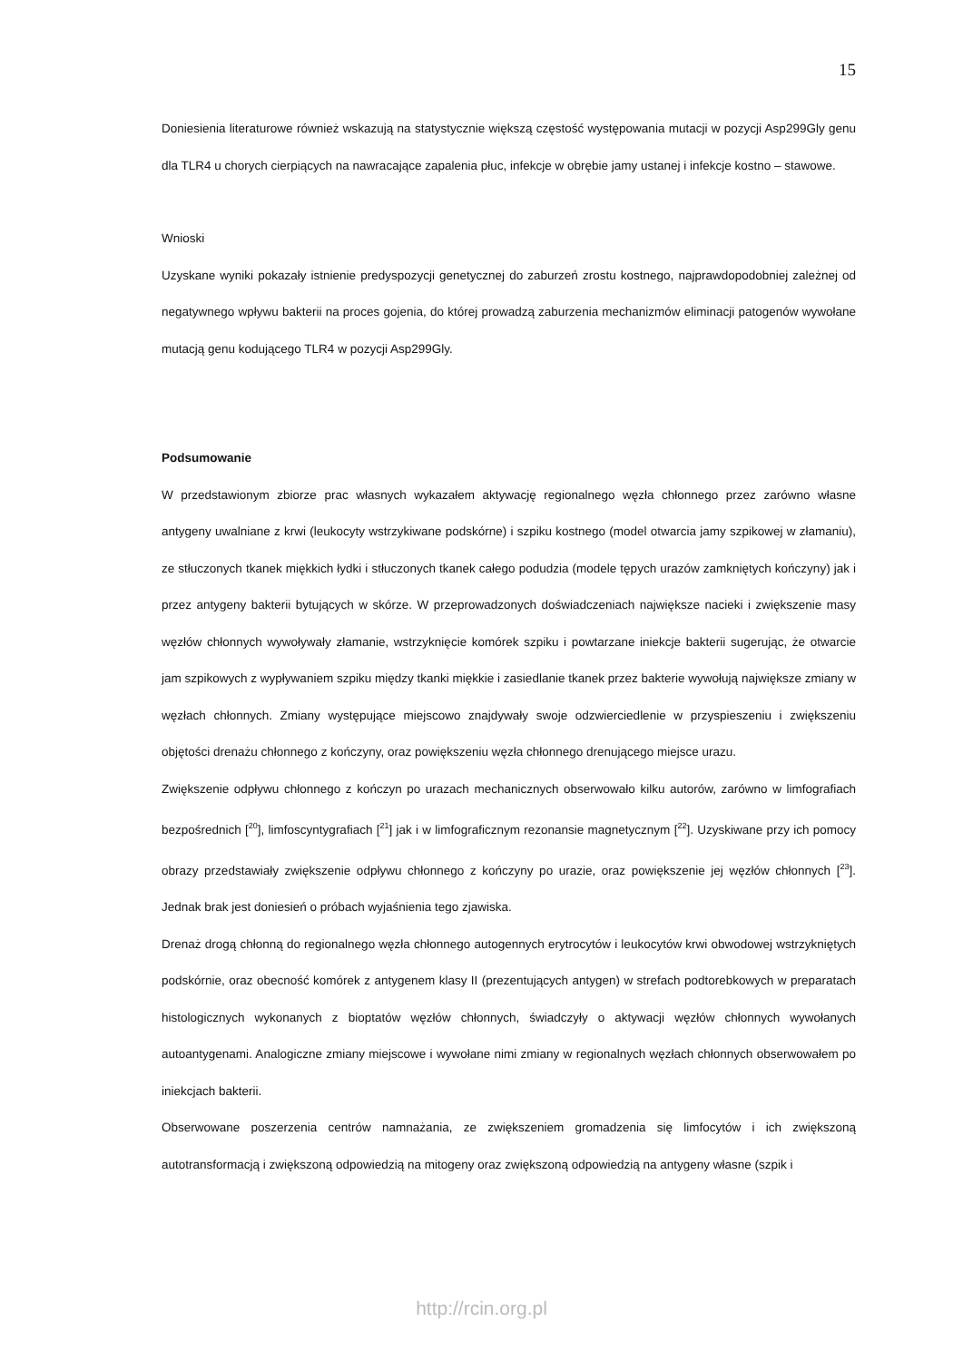15
Doniesienia literaturowe również wskazują na statystycznie większą częstość występowania mutacji w pozycji Asp299Gly genu dla TLR4 u chorych cierpiących na nawracające zapalenia płuc, infekcje w obrębie jamy ustanej i infekcje kostno – stawowe.
Wnioski
Uzyskane wyniki pokazały istnienie predyspozycji genetycznej do zaburzeń zrostu kostnego, najprawdopodobniej zależnej od negatywnego wpływu bakterii na proces gojenia, do której prowadzą zaburzenia mechanizmów eliminacji patogenów wywołane mutacją genu kodującego TLR4 w pozycji Asp299Gly.
Podsumowanie
W przedstawionym zbiorze prac własnych wykazałem aktywację regionalnego węzła chłonnego przez zarówno własne antygeny uwalniane z krwi (leukocyty wstrzykiwane podskórne) i szpiku kostnego (model otwarcia jamy szpikowej w złamaniu), ze stłuczonych tkanek miękkich łydki i stłuczonych tkanek całego podudzia (modele tępych urazów zamkniętych kończyny) jak i przez antygeny bakterii bytujących w skórze. W przeprowadzonych doświadczeniach największe nacieki i zwiększenie masy węzłów chłonnych wywoływały złamanie, wstrzyknięcie komórek szpiku i powtarzane iniekcje bakterii sugerując, że otwarcie jam szpikowych z wypływaniem szpiku między tkanki miękkie i zasiedlanie tkanek przez bakterie wywołują największe zmiany w węzłach chłonnych. Zmiany występujące miejscowo znajdywały swoje odzwierciedlenie w przyspieszeniu i zwiększeniu objętości drenażu chłonnego z kończyny, oraz powiększeniu węzła chłonnego drenującego miejsce urazu.
Zwiększenie odpływu chłonnego z kończyn po urazach mechanicznych obserwowało kilku autorów, zarówno w limfografiach bezpośrednich [<sup>20</sup>], limfoscyntygrafiach [<sup>21</sup>] jak i w limfograficznym rezonansie magnetycznym [<sup>22</sup>]. Uzyskiwane przy ich pomocy obrazy przedstawiały zwiększenie odpływu chłonnego z kończyny po urazie, oraz powiększenie jej węzłów chłonnych [<sup>23</sup>]. Jednak brak jest doniesień o próbach wyjaśnienia tego zjawiska.
Drenaż drogą chłonną do regionalnego węzła chłonnego autogennych erytrocytów i leukocytów krwi obwodowej wstrzykniętych podskórnie, oraz obecność komórek z antygenem klasy II (prezentujących antygen) w strefach podtorebkowych w preparatach histologicznych wykonanych z bioptatów węzłów chłonnych, świadczyły o aktywacji węzłów chłonnych wywołanych autoantygenami. Analogiczne zmiany miejscowe i wywołane nimi zmiany w regionalnych węzłach chłonnych obserwowałem po iniekcjach bakterii.
Obserwowane poszerzenia centrów namnażania, ze zwiększeniem gromadzenia się limfocytów i ich zwiększoną autotransformacją i zwiększoną odpowiedzią na mitogeny oraz zwiększoną odpowiedzią na antygeny własne (szpik i
http://rcin.org.pl